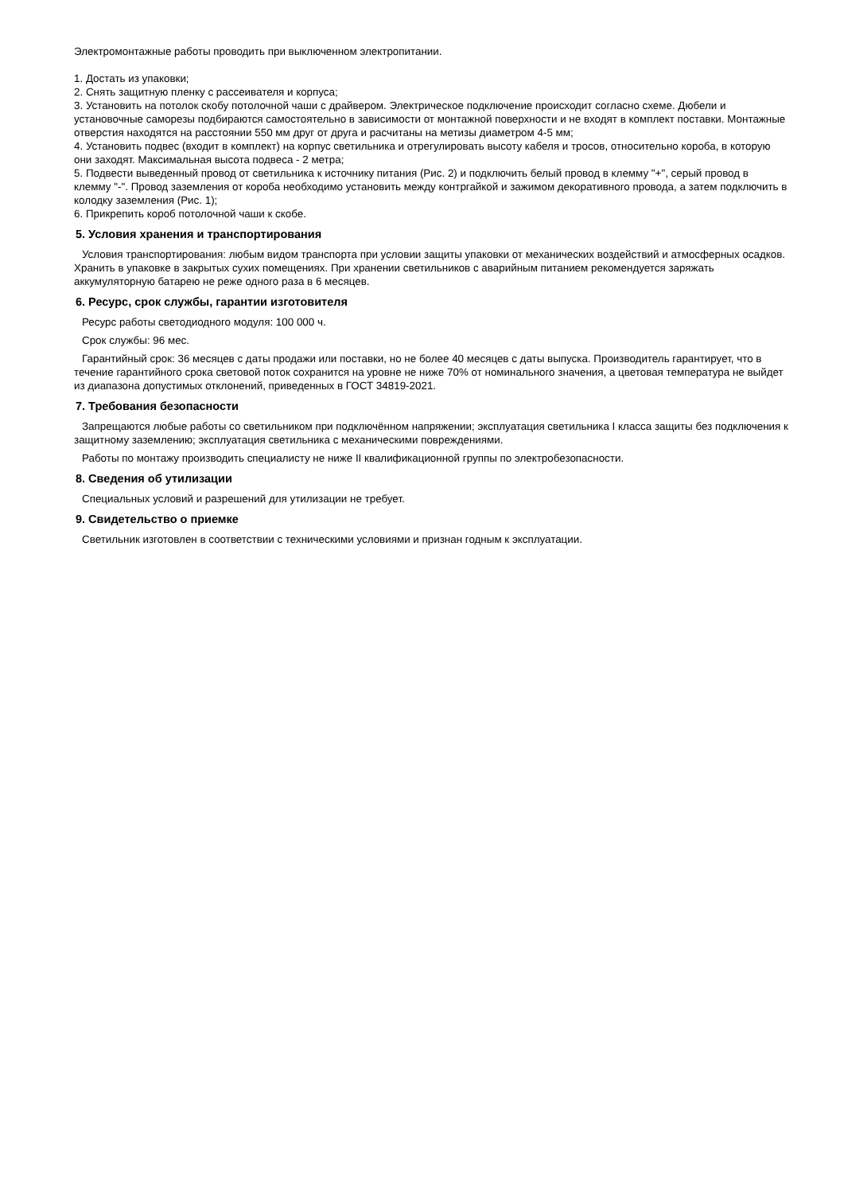Электромонтажные работы проводить при выключенном электропитании.
1. Достать из упаковки;
2. Снять защитную пленку с рассеивателя и корпуса;
3. Установить на потолок скобу потолочной чаши с драйвером. Электрическое подключение происходит согласно схеме. Дюбели и установочные саморезы подбираются самостоятельно в зависимости от монтажной поверхности и не входят в комплект поставки. Монтажные отверстия находятся на расстоянии 550 мм друг от друга и расчитаны на метизы диаметром 4-5 мм;
4. Установить подвес (входит в комплект) на корпус светильника и отрегулировать высоту кабеля и тросов, относительно короба, в которую они заходят. Максимальная высота подвеса - 2 метра;
5. Подвести выведенный провод от светильника к источнику питания (Рис. 2) и подключить белый провод в клемму "+", серый провод в клемму "-". Провод заземления от короба необходимо установить между контргайкой и зажимом декоративного провода, а затем подключить в колодку заземления (Рис. 1);
6. Прикрепить короб потолочной чаши к скобе.
5. Условия хранения и транспортирования
Условия транспортирования: любым видом транспорта при условии защиты упаковки от механических воздействий и атмосферных осадков. Хранить в упаковке в закрытых сухих помещениях. При хранении светильников с аварийным питанием рекомендуется заряжать аккумуляторную батарею не реже одного раза в 6 месяцев.
6. Ресурс, срок службы, гарантии изготовителя
Ресурс работы светодиодного модуля: 100 000 ч.
Срок службы: 96 мес.
Гарантийный срок: 36 месяцев с даты продажи или поставки, но не более 40 месяцев с даты выпуска. Производитель гарантирует, что в течение гарантийного срока световой поток сохранится на уровне не ниже 70% от номинального значения, а цветовая температура не выйдет из диапазона допустимых отклонений, приведенных в ГОСТ 34819-2021.
7. Требования безопасности
Запрещаются любые работы со светильником при подключённом напряжении; эксплуатация светильника I класса защиты без подключения к защитному заземлению; эксплуатация светильника с механическими повреждениями.
Работы по монтажу производить специалисту не ниже II квалификационной группы по электробезопасности.
8. Сведения об утилизации
Специальных условий и разрешений для утилизации не требует.
9. Свидетельство о приемке
Светильник изготовлен в соответствии с техническими условиями и признан годным к эксплуатации.